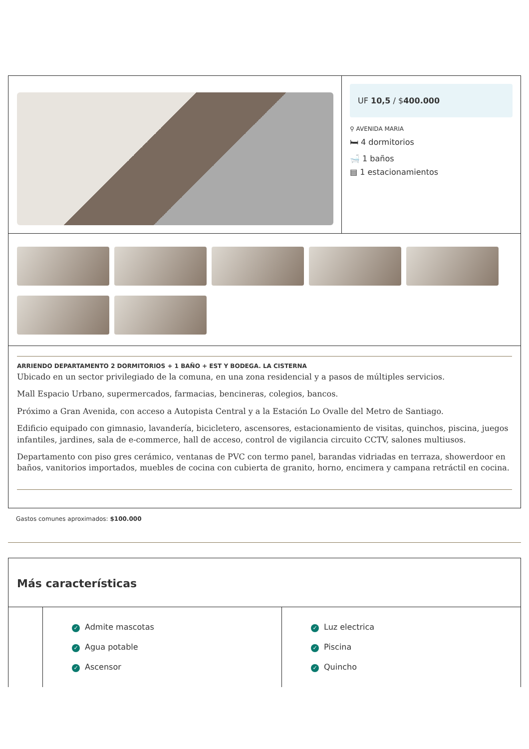UF 10,5 / $400.000
⚲ AVENIDA MARIA
🛏 4 dormitorios
🛁 1 baños
▤ 1 estacionamientos
ARRIENDO DEPARTAMENTO 2 DORMITORIOS + 1 BAÑO + EST Y BODEGA. LA CISTERNA
Ubicado en un sector privilegiado de la comuna, en una zona residencial y a pasos de múltiples servicios.
Mall Espacio Urbano, supermercados, farmacias, bencineras, colegios, bancos.
Próximo a Gran Avenida, con acceso a Autopista Central y a la Estación Lo Ovalle del Metro de Santiago.
Edificio equipado con gimnasio, lavandería, bicicletero, ascensores, estacionamiento de visitas, quinchos, piscina, juegos infantiles, jardines, sala de e-commerce, hall de acceso, control de vigilancia circuito CCTV, salones multiusos.
Departamento con piso gres cerámico, ventanas de PVC con termo panel, barandas vidriadas en terraza, showerdoor en baños, vanitorios importados, muebles de cocina con cubierta de granito, horno, encimera y campana retráctil en cocina.
Gastos comunes aproximados: $100.000
Más características
✓ Admite mascotas
✓ Agua potable
✓ Ascensor
✓ Luz electrica
✓ Piscina
✓ Quincho